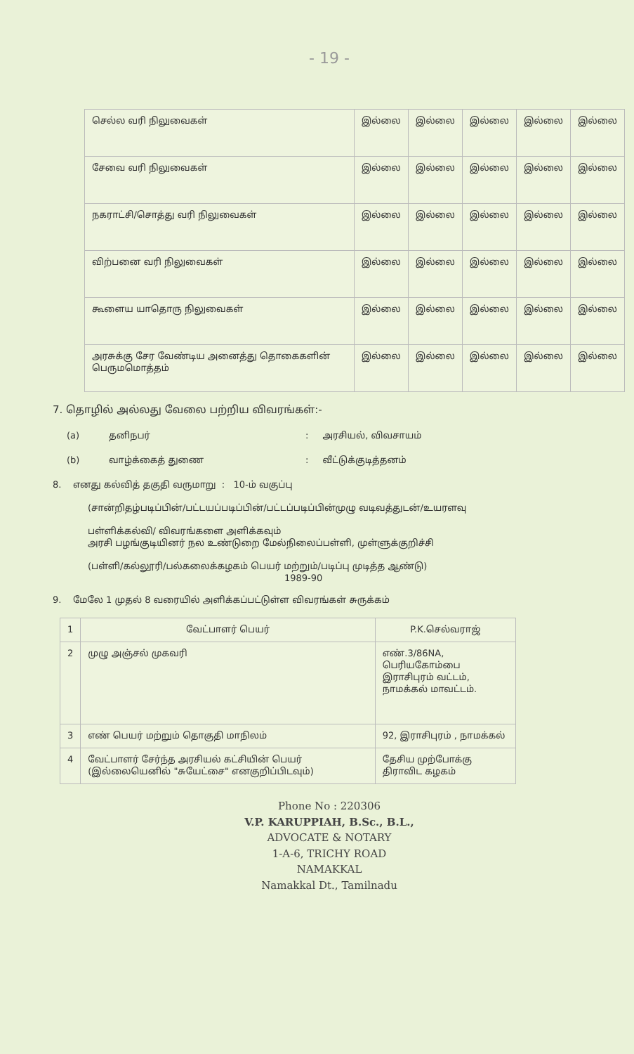- 19 -
| செல்ல வரி நிலுவைகள் | இல்லை | இல்லை | இல்லை | இல்லை | இல்லை |
| சேவை வரி நிலுவைகள் | இல்லை | இல்லை | இல்லை | இல்லை | இல்லை |
| நகராட்சி/சொத்து வரி நிலுவைகள் | இல்லை | இல்லை | இல்லை | இல்லை | இல்லை |
| விற்பனை வரி நிலுவைகள் | இல்லை | இல்லை | இல்லை | இல்லை | இல்லை |
| கூளைய யாதொரு நிலுவைகள் | இல்லை | இல்லை | இல்லை | இல்லை | இல்லை |
| அரசுக்கு சேர வேண்டிய அனைத்து தொகைகளின் பெருமமொத்தம் | இல்லை | இல்லை | இல்லை | இல்லை | இல்லை |
7. தொழில் அல்லது வேலை பற்றிய விவரங்கள்:-
(a) தனிநபர்: அரசியல், விவசாயம்
(b) வாழ்க்கைத் துணை: வீட்டுக்குடித்தனம்
8. எனது கல்வித் தகுதி வருமாறு : 10-ம் வகுப்பு
(சான்றிதழ்படிப்பின்/பட்டயப்படிப்பின்/பட்டப்படிப்பின்முழு வடிவத்துடன்/உயரளவு
பள்ளிக்கல்வி/ விவரங்களை அளிக்கவும்
அரசி பழங்குடியினர் நல உண்டுறை மேல்நிலைப்பள்ளி, முள்ளுக்குறிச்சி
(பள்ளி/கல்லூரி/பல்கலைக்கழகம் பெயர் மற்றும்/படிப்பு முடித்த ஆண்டு)
1989-90
9. மேலே 1 முதல் 8 வரையில் அளிக்கப்பட்டுள்ள விவரங்கள் சுருக்கம்
| 1 | வேட்பாளர் பெயர் | P.K.செல்வராஜ் |
| 2 | முழு அஞ்சல் முகவரி | எண்.3/86NA, பெரியகோம்பை இராசிபுரம் வட்டம், நாமக்கல் மாவட்டம். |
| 3 | எண் பெயர் மற்றும் தொகுதி மாநிலம் | 92, இராசிபுரம் , நாமக்கல் |
| 4 | வேட்பாளர் சேர்ந்த அரசியல் கட்சியின் பெயர் (இல்லையெனில் "சுயேட்சை" எனகுறிப்பிடவும்) | தேசிய முற்போக்கு திராவிட கழகம் |
Phone No : 220306
V.P. KARUPPIAH, B.Sc., B.L.,
ADVOCATE & NOTARY
1-A-6, TRICHY ROAD
NAMAKKAL
Namakkal Dt., Tamilnadu